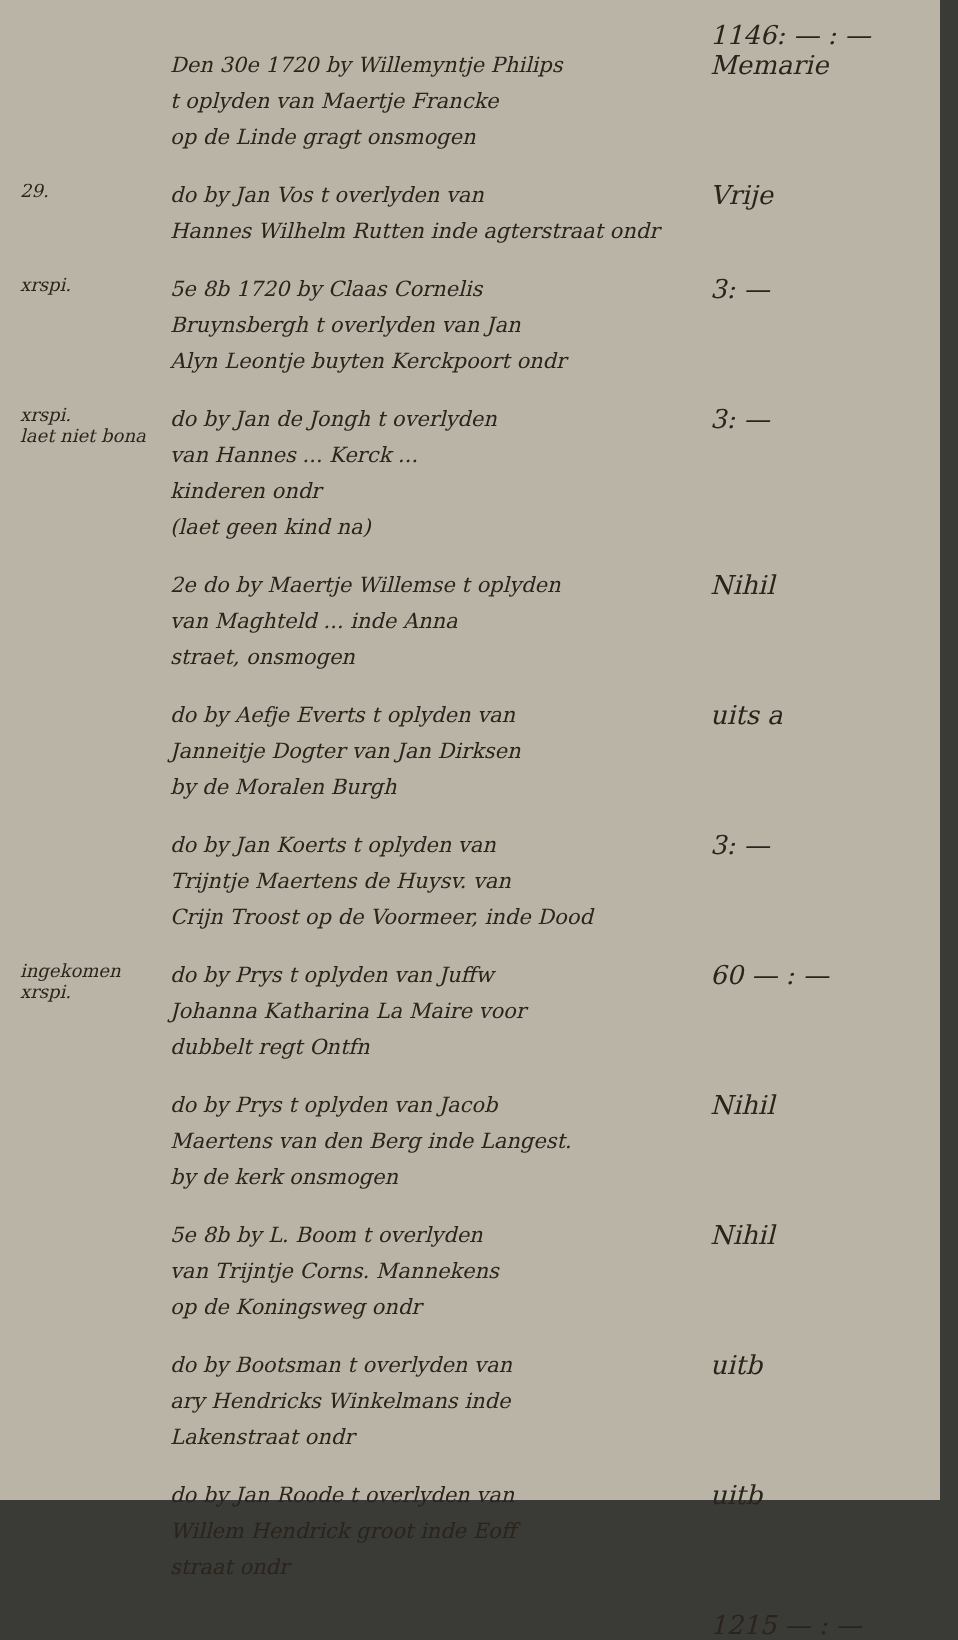1146: — : —
Den 30e 1720 by Willemyntje Philips
t oplyden van Maertje Francke
op de Linde gragt onsmogen
Memarie
29.
do by Jan Vos t overlyden van
Hannes Wilhelm Rutten inde agterstraat ondr
Vrije
xrspi.
5e 8b 1720 by Claas Cornelis
Bruynsbergh t overlyden van Jan
Alyn Leontje buyten Kerckpoort ondr
3: —
xrspi.
laet niet bona
do by Jan de Jongh t overlyden
van Hannes ... Kerck ...
kinderen ondr
(laet geen kind na)
3: —
2e do by Maertje Willemse t oplyden
van Maghteld ... inde Anna
straet, onsmogen
Nihil
do by Aefje Everts t oplyden van
Janneitje Dogter van Jan Dirksen
by de Moralen Burgh
uits a
do by Jan Koerts t oplyden van
Trijntje Maertens de Huysv. van
Crijn Troost op de Voormeer, inde Dood
3: —
ingekomen
xrspi.
do by Prys t oplyden van Juffw
Johanna Katharina La Maire voor
dubbelt regt Ontfn
60 — : —
do by Prys t oplyden van Jacob
Maertens van den Berg inde Langest.
by de kerk onsmogen
Nihil
5e 8b by L. Boom t overlyden
van Trijntje Corns. Mannekens
op de Koningsweg ondr
Nihil
do by Bootsman t overlyden van
ary Hendricks Winkelmans inde
Lakenstraat ondr
uitb
do by Jan Roode t overlyden van
Willem Hendrick groot inde Eoff
straat ondr
uitb
1215 — : —